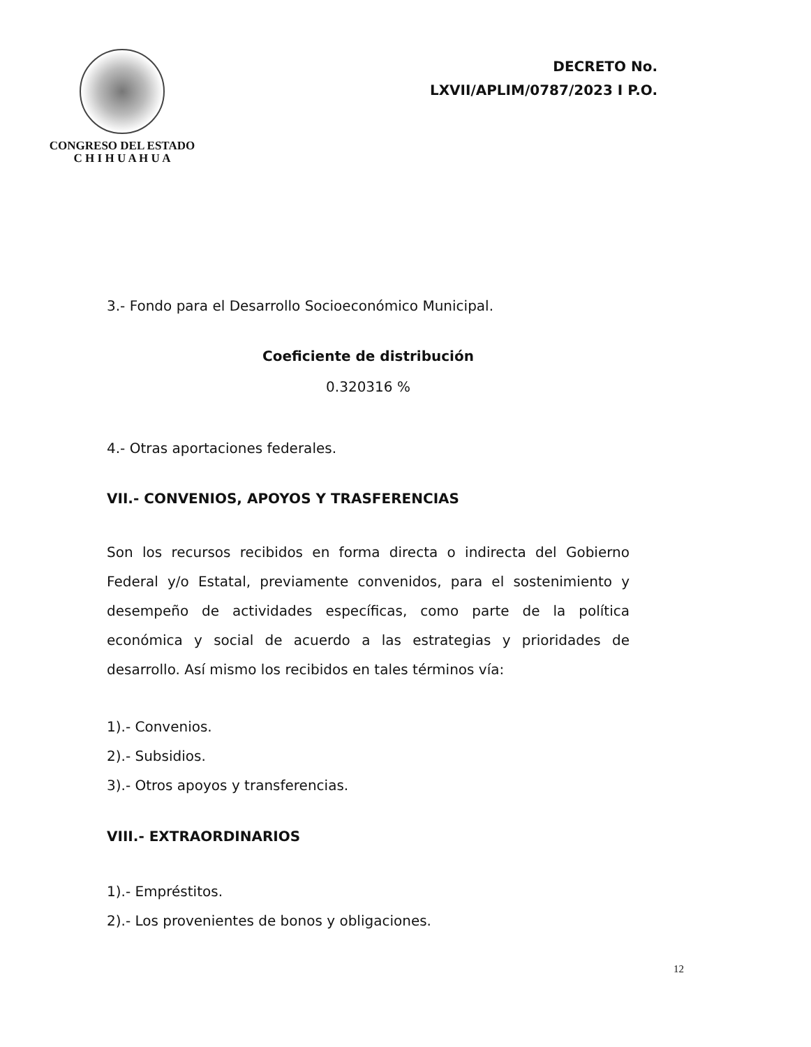CONGRESO DEL ESTADO
C H I H U A H U A
DECRETO No.
LXVII/APLIM/0787/2023 I P.O.
3.- Fondo para el Desarrollo Socioeconómico Municipal.
Coeficiente de distribución
0.320316 %
4.- Otras aportaciones federales.
VII.- CONVENIOS, APOYOS Y TRASFERENCIAS
Son los recursos recibidos en forma directa o indirecta del Gobierno Federal y/o Estatal, previamente convenidos, para el sostenimiento y desempeño de actividades específicas, como parte de la política económica y social de acuerdo a las estrategias y prioridades de desarrollo. Así mismo los recibidos en tales términos vía:
1).- Convenios.
2).- Subsidios.
3).- Otros apoyos y transferencias.
VIII.- EXTRAORDINARIOS
1).- Empréstitos.
2).- Los provenientes de bonos y obligaciones.
12